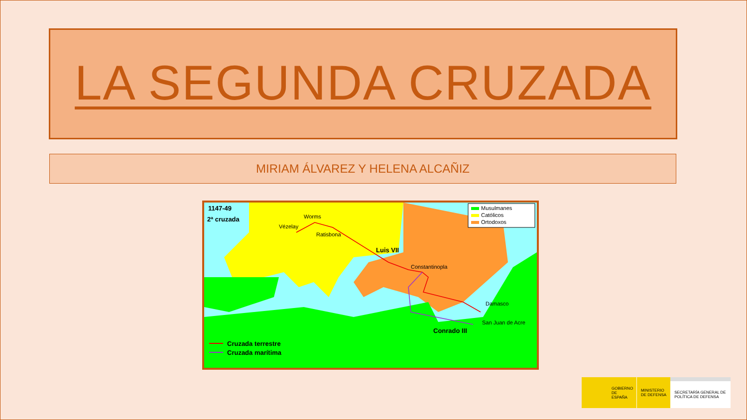LA SEGUNDA CRUZADA
MIRIAM ÁLVAREZ Y HELENA ALCAÑIZ
Musulmanes
Católicos
Ortodoxos
1147-49
2ª cruzada
Vézelay
Worms
Ratisbona
Luis VII
Constantinopla
Damasco
San Juan de Acre
Conrado III
Cruzada terrestre
Cruzada marítima
GOBIERNO
DE ESPAÑA
MINISTERIO
DE DEFENSA
SECRETARÍA GENERAL DE
POLÍTICA DE DEFENSA